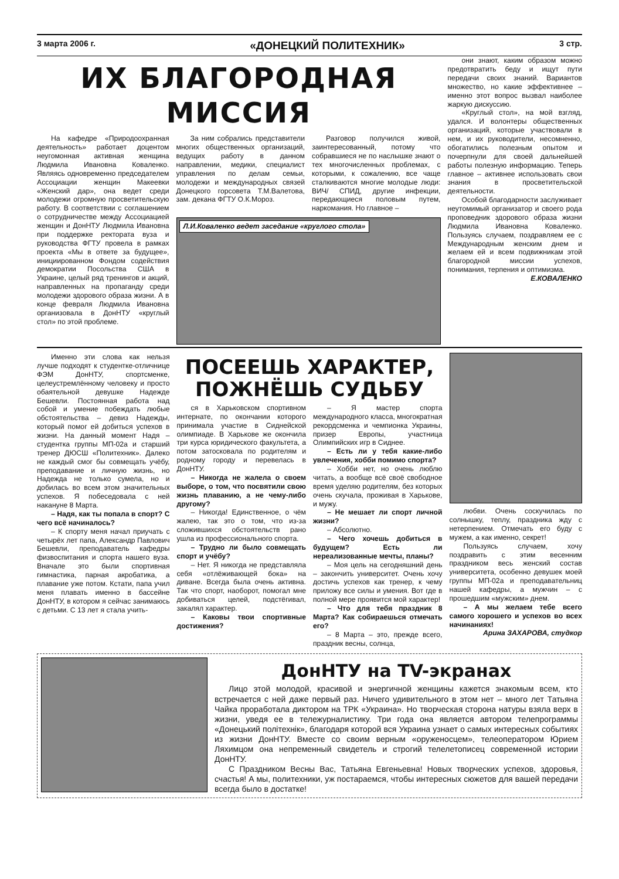3 марта 2006 г. «ДОНЕЦКИЙ ПОЛИТЕХНИК» 3 стр.
ИХ БЛАГОРОДНАЯ МИССИЯ
На кафедре «Природоохранная деятельность» работает доцентом неугомонная активная женщина Людмила Ивановна Коваленко. Являясь одновременно председателем Ассоциации женщин Макеевки «Женский дар», она ведет среди молодежи огромную просветительскую работу. В соответствии с соглашением о сотрудничестве между Ассоциацией женщин и ДонНТУ Людмила Ивановна при поддержке ректората вуза и руководства ФГТУ провела в рамках проекта «Мы в ответе за будущее», инициированном Фондом содействия демократии Посольства США в Украине, целый ряд тренингов и акций, направленных на пропаганду среди молодежи здорового образа жизни. А в конце февраля Людмила Ивановна организовала в ДонНТУ «круглый стол» по этой проблеме.
За ним собрались представители многих общественных организаций, ведущих работу в данном направлении, медики, специалист управления по делам семьи, молодежи и международных связей Донецкого горсовета Т.М.Валетова, зам. декана ФГТУ О.К.Мороз.
Разговор получился живой, заинтересованный, потому что собравшиеся не по наслышке знают о тех многочисленных проблемах, с которыми, к сожалению, все чаще сталкиваются многие молодые люди: ВИЧ/ СПИД, другие инфекции, передающиеся половым путем, наркомания. Но главное –
Л.И.Коваленко ведет заседание «круглого стола»
они знают, каким образом можно предотвратить беду и ищут пути передачи своих знаний. Вариантов множество, но какие эффективнее – именно этот вопрос вызвал наиболее жаркую дискуссию.
«Круглый стол», на мой взгляд, удался. И волонтеры общественных организаций, которые участвовали в нем, и их руководители, несомненно, обогатились полезным опытом и почерпнули для своей дальнейшей работы полезную информацию. Теперь главное – активнее использовать свои знания в просветительской деятельности.
Особой благодарности заслуживает неутомимый организатор и своего рода проповедник здорового образа жизни Людмила Ивановна Коваленко. Пользуясь случаем, поздравляем ее с Международным женским днем и желаем ей и всем подвижникам этой благородной миссии успехов, понимания, терпения и оптимизма.
Е.КОВАЛЕНКО
Именно эти слова как нельзя лучше подходят к студентке-отличнице ФЭМ ДонНТУ, спортсменке, целеустремлённому человеку и просто обаятельной девушке Надежде Бешевли. Постоянная работа над собой и умение побеждать любые обстоятельства – девиз Надежды, который помог ей добиться успехов в жизни. На данный момент Надя – студентка группы МП-02а и старший тренер ДЮСШ «Политехник». Далеко не каждый смог бы совмещать учёбу, преподавание и личную жизнь, но Надежда не только сумела, но и добилась во всем этом значительных успехов. Я побеседовала с ней накануне 8 Марта.
– Надя, как ты попала в спорт? С чего всё начиналось?
– К спорту меня начал приучать с четырёх лет папа, Александр Павлович Бешевли, преподаватель кафедры физвоспитания и спорта нашего вуза. Вначале это были спортивная гимнастика, парная акробатика, а плавание уже потом. Кстати, папа учил меня плавать именно в бассейне ДонНТУ, в котором я сейчас занимаюсь с детьми. С 13 лет я стала учить-
ПОСЕЕШЬ ХАРАКТЕР,
ПОЖНЁШЬ СУДЬБУ
ся в Харьковском спортивном интернате, по окончании которого принимала участие в Сиднейской олимпиаде. В Харькове же окончила три курса юридического факультета, а потом затосковала по родителям и родному городу и перевелась в ДонНТУ.
– Никогда не жалела о своем выборе, о том, что посвятили свою жизнь плаванию, а не чему-либо другому?
– Никогда! Единственное, о чём жалею, так это о том, что из-за сложившихся обстоятельств рано ушла из профессионального спорта.
– Трудно ли было совмещать спорт и учёбу?
– Нет. Я никогда не представляла себя «отлёживающей бока» на диване. Всегда была очень активна. Так что спорт, наоборот, помогал мне добиваться целей, подстёгивал, закалял характер.
– Каковы твои спортивные достижения?
– Я мастер спорта международного класса, многократная рекордсменка и чемпионка Украины, призер Европы, участница Олимпийских игр в Сиднее.
– Есть ли у тебя какие-либо увлечения, хобби помимо спорта?
– Хобби нет, но очень люблю читать, а вообще всё своё свободное время уделяю родителям, без которых очень скучала, проживая в Харькове, и мужу.
– Не мешает ли спорт личной жизни?
– Абсолютно.
– Чего хочешь добиться в будущем? Есть ли нереализованные мечты, планы?
– Моя цель на сегодняшний день – закончить университет. Очень хочу достичь успехов как тренер, к чему приложу все силы и умения. Вот где в полной мере проявится мой характер!
– Что для тебя праздник 8 Марта? Как собираешься отмечать его?
– 8 Марта – это, прежде всего, праздник весны, солнца,
любви. Очень соскучилась по солнышку, теплу, праздника жду с нетерпением. Отмечать его буду с мужем, а как именно, секрет!
Пользуясь случаем, хочу поздравить с этим весенним праздником весь женский состав университета, особенно девушек моей группы МП-02а и преподавательниц нашей кафедры, а мужчин – с прошедшим «мужским» днем.
– А мы желаем тебе всего самого хорошего и успехов во всех начинаниях!
Арина ЗАХАРОВА, студкор
ДонНТУ на TV-экранах
Лицо этой молодой, красивой и энергичной женщины кажется знакомым всем, кто встречается с ней даже первый раз. Ничего удивительного в этом нет – много лет Татьяна Чайка проработала диктором на ТРК «Украина». Но творческая сторона натуры взяла верх в жизни, уведя ее в тележурналистику. Три года она является автором телепрограммы «Донецький політехнік», благодаря которой вся Украина узнает о самых интересных событиях из жизни ДонНТУ. Вместе со своим верным «оруженосцем», телеоператором Юрием Ляхимцом она непременный свидетель и строгий телелетописец современной истории ДонНТУ.
С Праздником Весны Вас, Татьяна Евгеньевна! Новых творческих успехов, здоровья, счастья! А мы, политехники, уж постараемся, чтобы интересных сюжетов для вашей передачи всегда было в достатке!